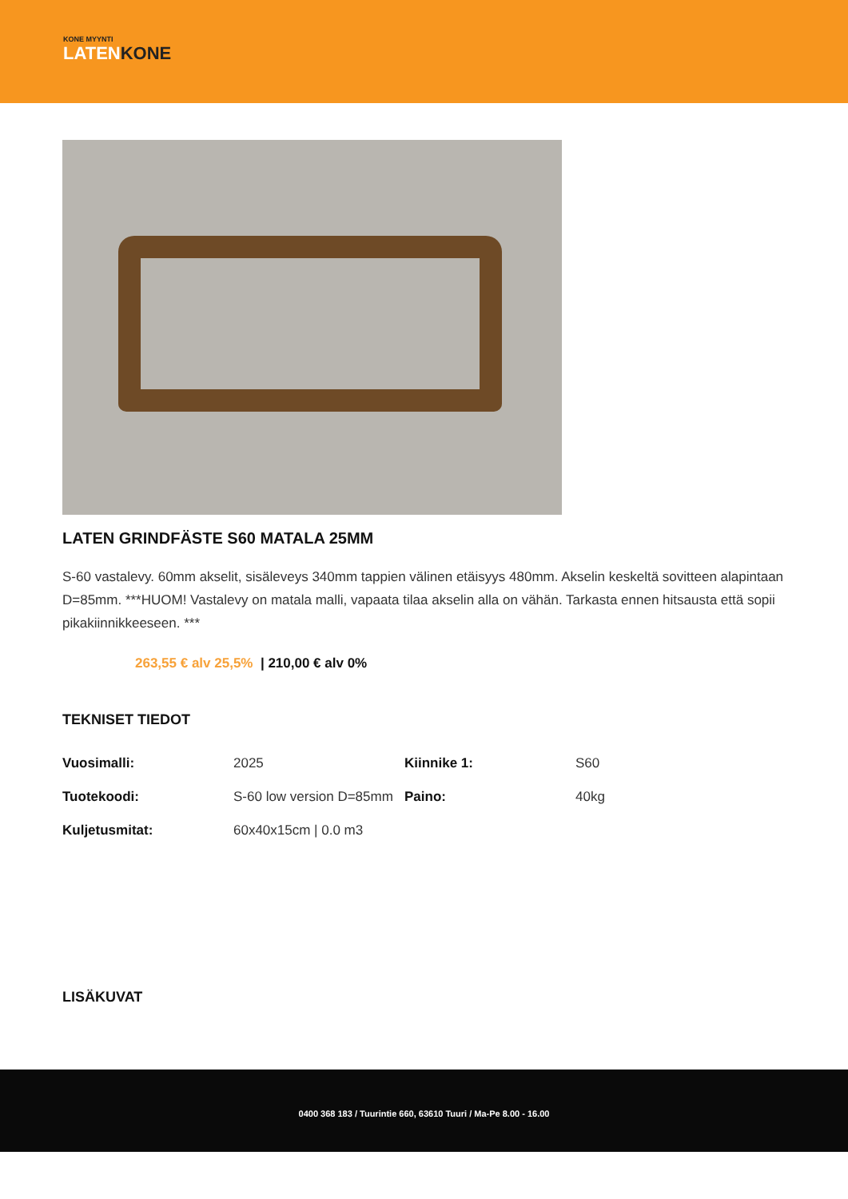KONE MYYNTI
LATENKONE
LATEN GRINDFÄSTE S60 MATALA 25MM
S-60 vastalevy. 60mm akselit, sisäleveys 340mm tappien välinen etäisyys 480mm. Akselin keskeltä sovitteen alapintaan D=85mm. ***HUOM! Vastalevy on matala malli, vapaata tilaa akselin alla on vähän. Tarkasta ennen hitsausta että sopii pikakiinnikkeeseen. ***
263,55 € alv 25,5% | 210,00 € alv 0%
TEKNISET TIEDOT
| Vuosimalli: | 2025 | Kiinnike 1: | S60 |
| Tuotekoodi: | S-60 low version D=85mm | Paino: | 40kg |
| Kuljetusmitat: | 60x40x15cm / 0.0 m3 | | |
LISÄKUVAT
0400 368 183 / Tuurintie 660, 63610 Tuuri / Ma-Pe 8.00 - 16.00